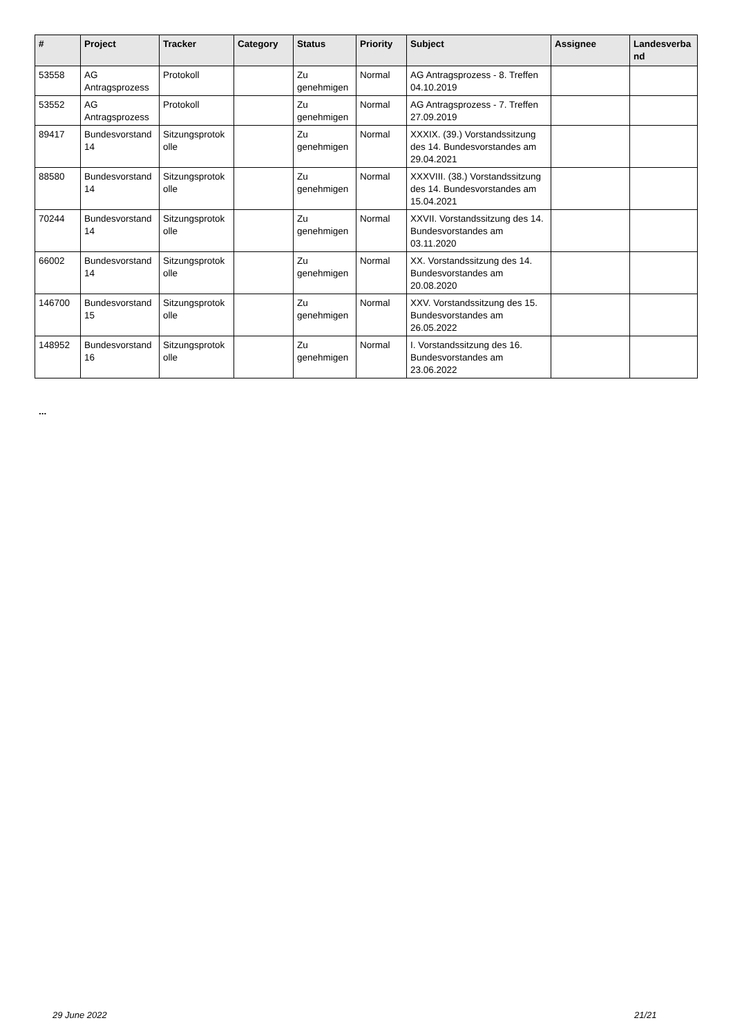| # | Project | Tracker | Category | Status | Priority | Subject | Assignee | Landesverba nd |
| --- | --- | --- | --- | --- | --- | --- | --- | --- |
| 53558 | AG Antragsprozess | Protokoll | | Zu genehmigen | Normal | AG Antragsprozess - 8. Treffen 04.10.2019 | | |
| 53552 | AG Antragsprozess | Protokoll | | Zu genehmigen | Normal | AG Antragsprozess - 7. Treffen 27.09.2019 | | |
| 89417 | Bundesvorstand 14 | Sitzungsprotok olle | | Zu genehmigen | Normal | XXXIX. (39.) Vorstandssitzung des 14. Bundesvorstandes am 29.04.2021 | | |
| 88580 | Bundesvorstand 14 | Sitzungsprotok olle | | Zu genehmigen | Normal | XXXVIII. (38.) Vorstandssitzung des 14. Bundesvorstandes am 15.04.2021 | | |
| 70244 | Bundesvorstand 14 | Sitzungsprotok olle | | Zu genehmigen | Normal | XXVII. Vorstandssitzung des 14. Bundesvorstandes am 03.11.2020 | | |
| 66002 | Bundesvorstand 14 | Sitzungsprotok olle | | Zu genehmigen | Normal | XX. Vorstandssitzung des 14. Bundesvorstandes am 20.08.2020 | | |
| 146700 | Bundesvorstand 15 | Sitzungsprotok olle | | Zu genehmigen | Normal | XXV. Vorstandssitzung des 15. Bundesvorstandes am 26.05.2022 | | |
| 148952 | Bundesvorstand 16 | Sitzungsprotok olle | | Zu genehmigen | Normal | I. Vorstandssitzung des 16. Bundesvorstandes am 23.06.2022 | | |
...
29 June 2022 21/21